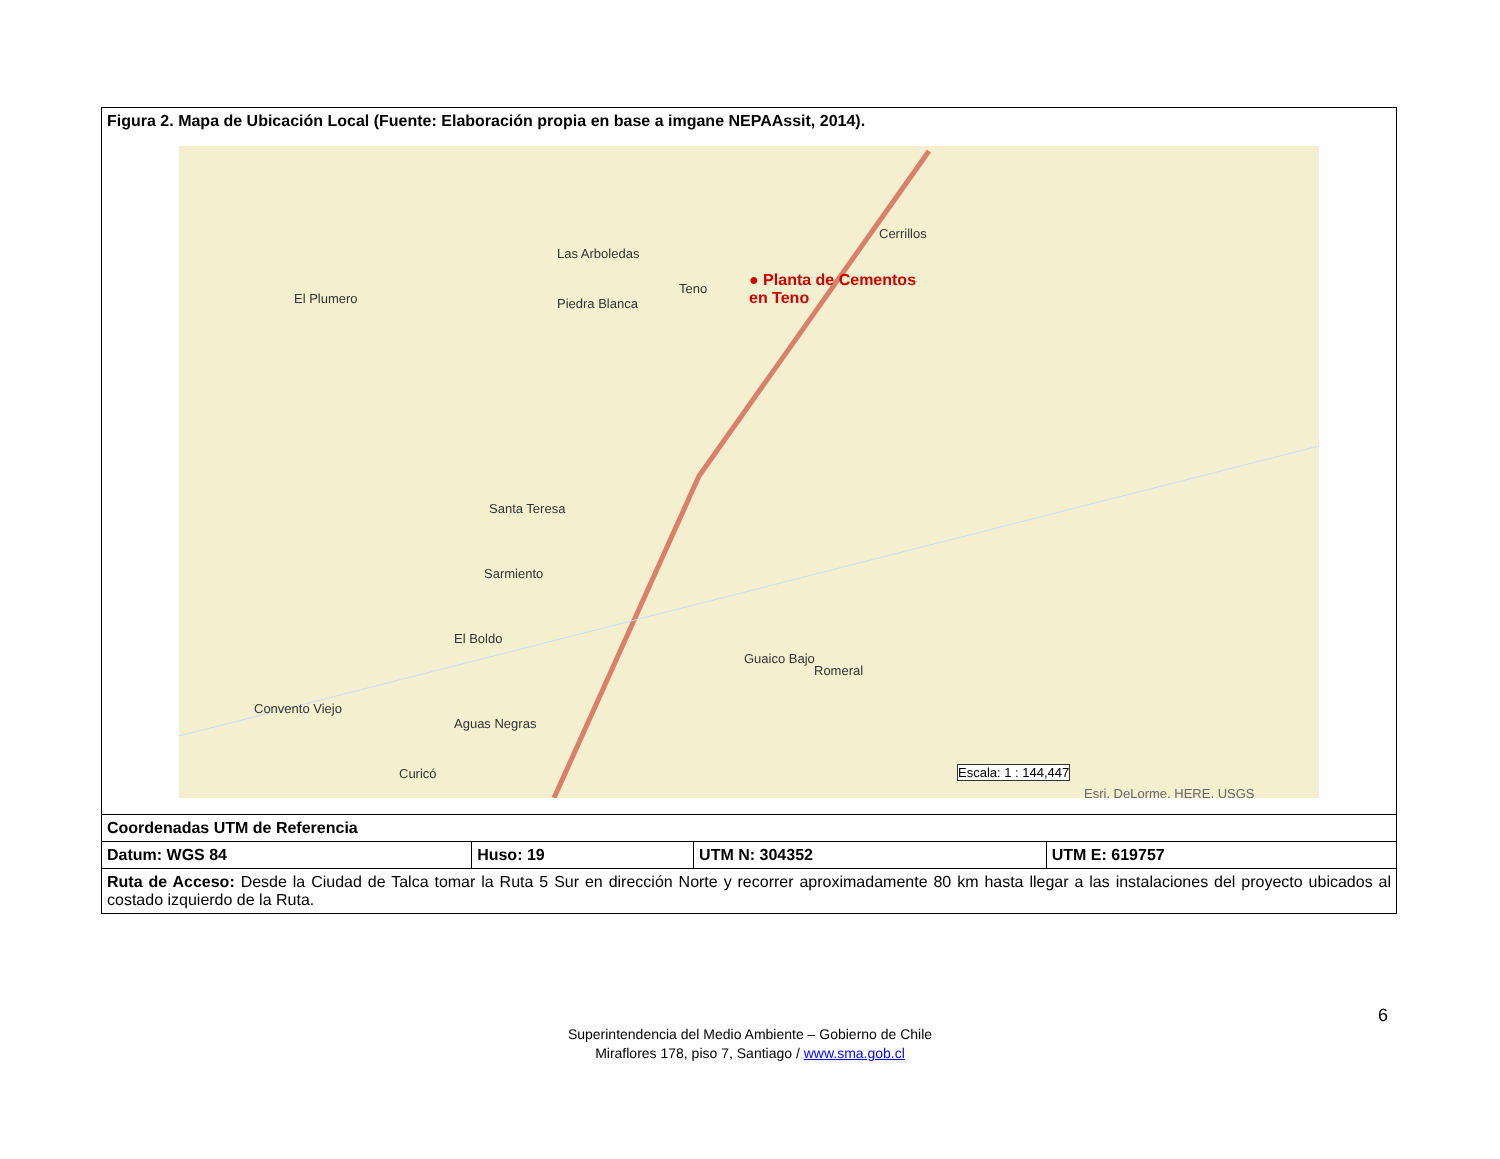| Figura 2. Mapa de Ubicación Local (Fuente: Elaboración propia en base a imgane NEPAAssit, 2014). El Plumero Las Arboledas Piedra Blanca Teno Cerrillos ● Planta de Cementos en Teno Santa Teresa Sarmiento El Boldo Guaico Bajo Romeral Convento Viejo Aguas Negras Curicó Escala: 1 : 144,447 Esri, DeLorme, HERE, USGS | | | |
| Coordenadas UTM de Referencia | | | |
| Datum: WGS 84 | Huso: 19 | UTM N: 304352 | UTM E: 619757 |
| Ruta de Acceso: Desde la Ciudad de Talca tomar la Ruta 5 Sur en dirección Norte y recorrer aproximadamente 80 km hasta llegar a las instalaciones del proyecto ubicados al costado izquierdo de la Ruta. | | | |
6
Superintendencia del Medio Ambiente – Gobierno de Chile
Miraflores 178, piso 7, Santiago / www.sma.gob.cl